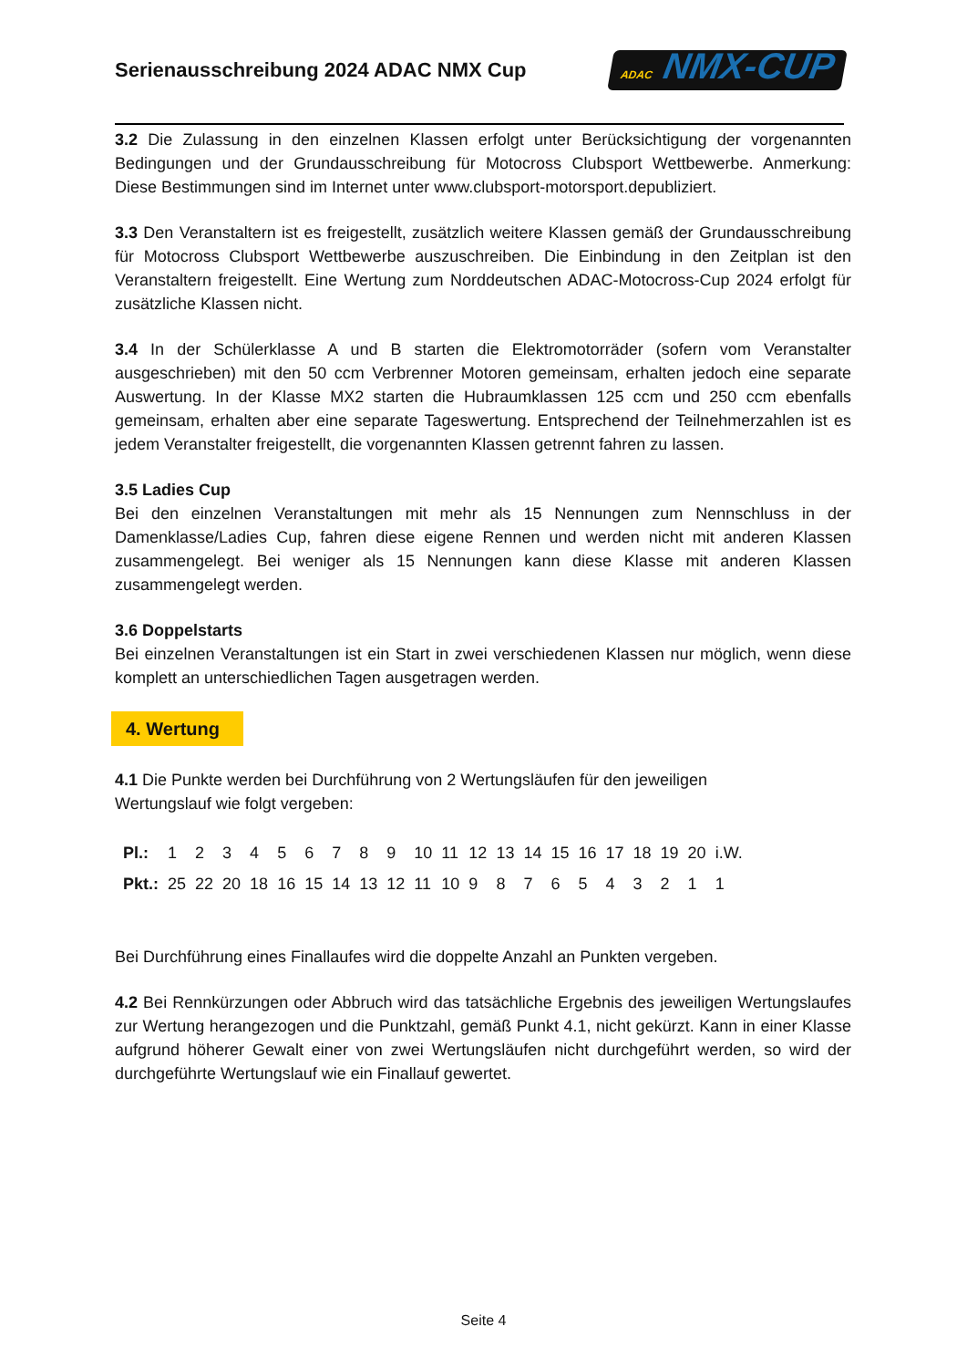Serienausschreibung 2024 ADAC NMX Cup
ADAC NMX-CUP
3.2 Die Zulassung in den einzelnen Klassen erfolgt unter Berücksichtigung der vorgenannten Bedingungen und der Grundausschreibung für Motocross Clubsport Wettbewerbe. Anmerkung: Diese Bestimmungen sind im Internet unter www.clubsport-motorsport.depubliziert.
3.3 Den Veranstaltern ist es freigestellt, zusätzlich weitere Klassen gemäß der Grundausschreibung für Motocross Clubsport Wettbewerbe auszuschreiben. Die Einbindung in den Zeitplan ist den Veranstaltern freigestellt. Eine Wertung zum Norddeutschen ADAC-Motocross-Cup 2024 erfolgt für zusätzliche Klassen nicht.
3.4 In der Schülerklasse A und B starten die Elektromotorräder (sofern vom Veranstalter ausgeschrieben) mit den 50 ccm Verbrenner Motoren gemeinsam, erhalten jedoch eine separate Auswertung. In der Klasse MX2 starten die Hubraumklassen 125 ccm und 250 ccm ebenfalls gemeinsam, erhalten aber eine separate Tageswertung. Entsprechend der Teilnehmerzahlen ist es jedem Veranstalter freigestellt, die vorgenannten Klassen getrennt fahren zu lassen.
3.5 Ladies Cup
Bei den einzelnen Veranstaltungen mit mehr als 15 Nennungen zum Nennschluss in der Damenklasse/Ladies Cup, fahren diese eigene Rennen und werden nicht mit anderen Klassen zusammengelegt. Bei weniger als 15 Nennungen kann diese Klasse mit anderen Klassen zusammengelegt werden.
3.6 Doppelstarts
Bei einzelnen Veranstaltungen ist ein Start in zwei verschiedenen Klassen nur möglich, wenn diese komplett an unterschiedlichen Tagen ausgetragen werden.
4. Wertung
4.1 Die Punkte werden bei Durchführung von 2 Wertungsläufen für den jeweiligen
Wertungslauf wie folgt vergeben:
| Pl.: | 1 | 2 | 3 | 4 | 5 | 6 | 7 | 8 | 9 | 10 | 11 | 12 | 13 | 14 | 15 | 16 | 17 | 18 | 19 | 20 | i.W. |
| Pkt.: | 25 | 22 | 20 | 18 | 16 | 15 | 14 | 13 | 12 | 11 | 10 | 9 | 8 | 7 | 6 | 5 | 4 | 3 | 2 | 1 | 1 |
Bei Durchführung eines Finallaufes wird die doppelte Anzahl an Punkten vergeben.
4.2 Bei Rennkürzungen oder Abbruch wird das tatsächliche Ergebnis des jeweiligen Wertungslaufes zur Wertung herangezogen und die Punktzahl, gemäß Punkt 4.1, nicht gekürzt. Kann in einer Klasse aufgrund höherer Gewalt einer von zwei Wertungsläufen nicht durchgeführt werden, so wird der durchgeführte Wertungslauf wie ein Finallauf gewertet.
Seite 4